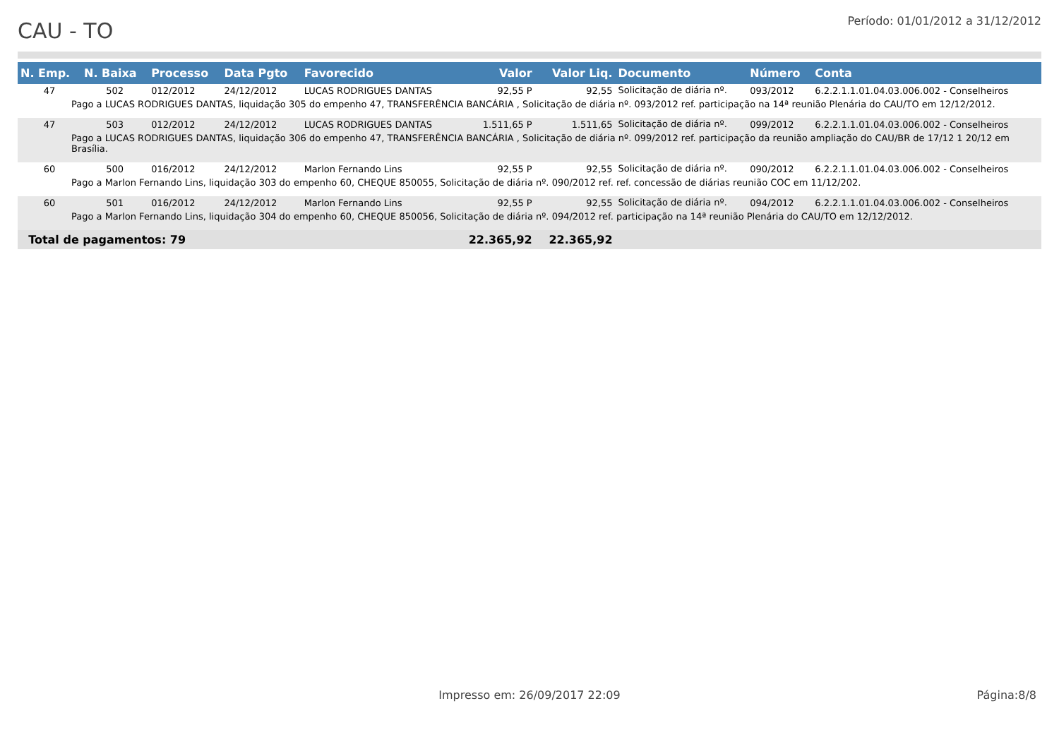CAU - TO
Período: 01/01/2012 a 31/12/2012
| N. Emp. | N. Baixa | Processo | Data Pgto | Favorecido | Valor | Valor Liq. | Documento | Número | Conta |
| --- | --- | --- | --- | --- | --- | --- | --- | --- | --- |
| 47 | 502 | 012/2012 | 24/12/2012 | LUCAS RODRIGUES DANTAS | 92,55 P | 92,55 | Solicitação de diária nº. | 093/2012 | 6.2.2.1.1.01.04.03.006.002 - Conselheiros |
| Pago a LUCAS RODRIGUES DANTAS, liquidação 305 do empenho 47, TRANSFERÊNCIA BANCÁRIA , Solicitação de diária nº. 093/2012 ref. participação na 14ª reunião Plenária do CAU/TO em 12/12/2012. | | | | | | | | | |
| 47 | 503 | 012/2012 | 24/12/2012 | LUCAS RODRIGUES DANTAS | 1.511,65 P | 1.511,65 | Solicitação de diária nº. | 099/2012 | 6.2.2.1.1.01.04.03.006.002 - Conselheiros |
| Pago a LUCAS RODRIGUES DANTAS, liquidação 306 do empenho 47, TRANSFERÊNCIA BANCÁRIA , Solicitação de diária nº. 099/2012 ref. participação da reunião ampliação do CAU/BR de 17/12 1 20/12 em Brasília. | | | | | | | | | |
| 60 | 500 | 016/2012 | 24/12/2012 | Marlon Fernando Lins | 92,55 P | 92,55 | Solicitação de diária nº. | 090/2012 | 6.2.2.1.1.01.04.03.006.002 - Conselheiros |
| Pago a Marlon Fernando Lins, liquidação 303 do empenho 60, CHEQUE 850055, Solicitação de diária nº. 090/2012 ref. ref. concessão de diárias reunião COC em 11/12/202. | | | | | | | | | |
| 60 | 501 | 016/2012 | 24/12/2012 | Marlon Fernando Lins | 92,55 P | 92,55 | Solicitação de diária nº. | 094/2012 | 6.2.2.1.1.01.04.03.006.002 - Conselheiros |
| Pago a Marlon Fernando Lins, liquidação 304 do empenho 60, CHEQUE 850056, Solicitação de diária nº. 094/2012 ref. participação na 14ª reunião Plenária do CAU/TO em 12/12/2012. | | | | | | | | | |
| Total de pagamentos: 79 | | | | | 22.365,92 | 22.365,92 | | | |
Impresso em: 26/09/2017 22:09
Página:8/8